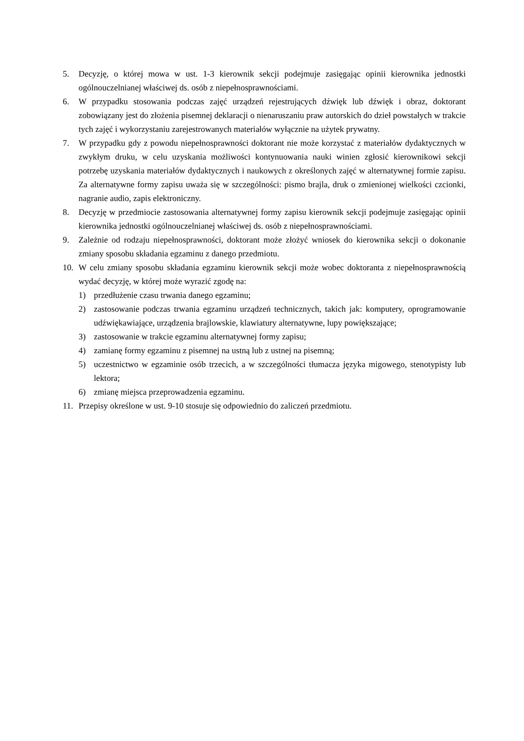5. Decyzję, o której mowa w ust. 1-3 kierownik sekcji podejmuje zasięgając opinii kierownika jednostki ogólnouczelnianej właściwej ds. osób z niepełnosprawnościami.
6. W przypadku stosowania podczas zajęć urządzeń rejestrujących dźwięk lub dźwięk i obraz, doktorant zobowiązany jest do złożenia pisemnej deklaracji o nienaruszaniu praw autorskich do dzieł powstałych w trakcie tych zajęć i wykorzystaniu zarejestrowanych materiałów wyłącznie na użytek prywatny.
7. W przypadku gdy z powodu niepełnosprawności doktorant nie może korzystać z materiałów dydaktycznych w zwykłym druku, w celu uzyskania możliwości kontynuowania nauki winien zgłosić kierownikowi sekcji potrzebę uzyskania materiałów dydaktycznych i naukowych z określonych zajęć w alternatywnej formie zapisu. Za alternatywne formy zapisu uważa się w szczególności: pismo brajla, druk o zmienionej wielkości czcionki, nagranie audio, zapis elektroniczny.
8. Decyzję w przedmiocie zastosowania alternatywnej formy zapisu kierownik sekcji podejmuje zasięgając opinii kierownika jednostki ogólnouczelnianej właściwej ds. osób z niepełnosprawnościami.
9. Zależnie od rodzaju niepełnosprawności, doktorant może złożyć wniosek do kierownika sekcji o dokonanie zmiany sposobu składania egzaminu z danego przedmiotu.
10. W celu zmiany sposobu składania egzaminu kierownik sekcji może wobec doktoranta z niepełnosprawnością wydać decyzję, w której może wyrazić zgodę na:
1) przedłużenie czasu trwania danego egzaminu;
2) zastosowanie podczas trwania egzaminu urządzeń technicznych, takich jak: komputery, oprogramowanie udźwiękawiające, urządzenia brajlowskie, klawiatury alternatywne, lupy powiększające;
3) zastosowanie w trakcie egzaminu alternatywnej formy zapisu;
4) zamianę formy egzaminu z pisemnej na ustną lub z ustnej na pisemną;
5) uczestnictwo w egzaminie osób trzecich, a w szczególności tłumacza języka migowego, stenotypisty lub lektora;
6) zmianę miejsca przeprowadzenia egzaminu.
11. Przepisy określone w ust. 9-10 stosuje się odpowiednio do zaliczeń przedmiotu.